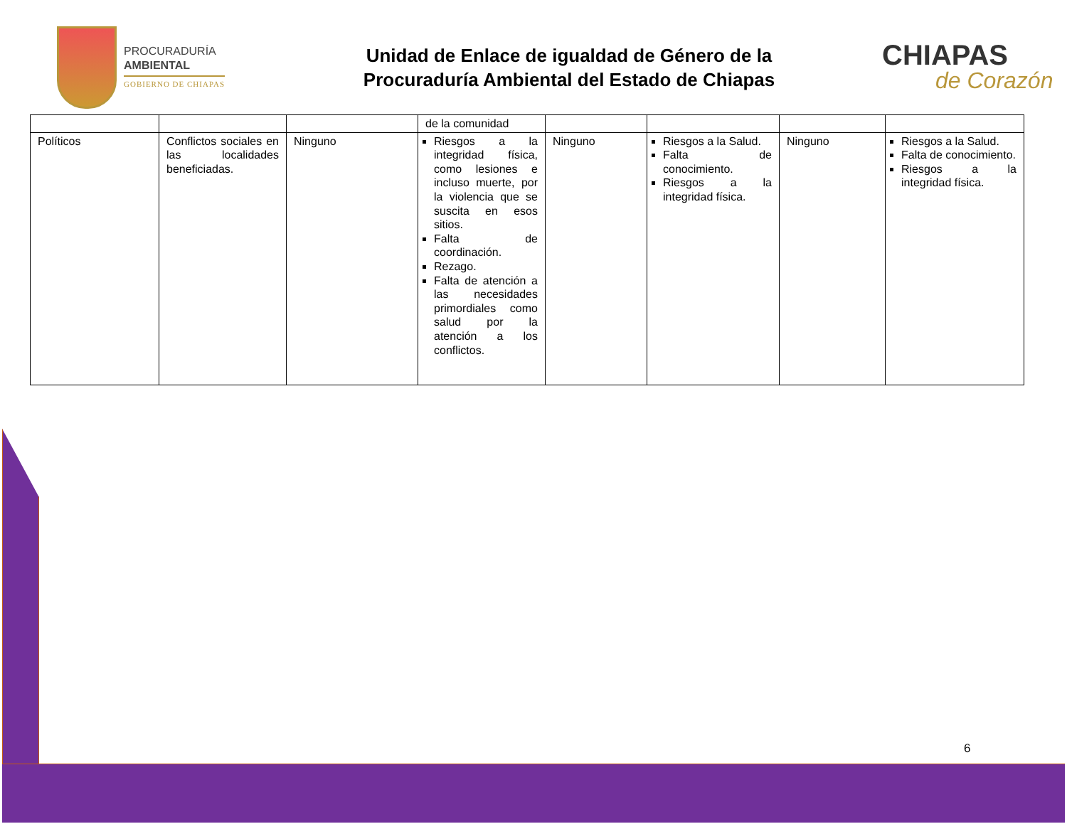PROCURADURÍA
AMBIENTAL
GOBIERNO DE CHIAPAS
Unidad de Enlace de igualdad de Género de la
Procuraduría Ambiental del Estado de Chiapas
CHIAPAS
de Corazón
| | | | de la comunidad | | | | |
| Políticos | Conflictos sociales en las localidades beneficiadas. | Ninguno | Riesgos a la integridad física, como lesiones e incluso muerte, por la violencia que se suscita en esos sitios. Falta de coordinación. Rezago. Falta de atención a las necesidades primordiales como salud por la atención a los conflictos. | Ninguno | Riesgos a la Salud. Falta de conocimiento. Riesgos a la integridad física. | Ninguno | Riesgos a la Salud. Falta de conocimiento. Riesgos a la integridad física. |
6